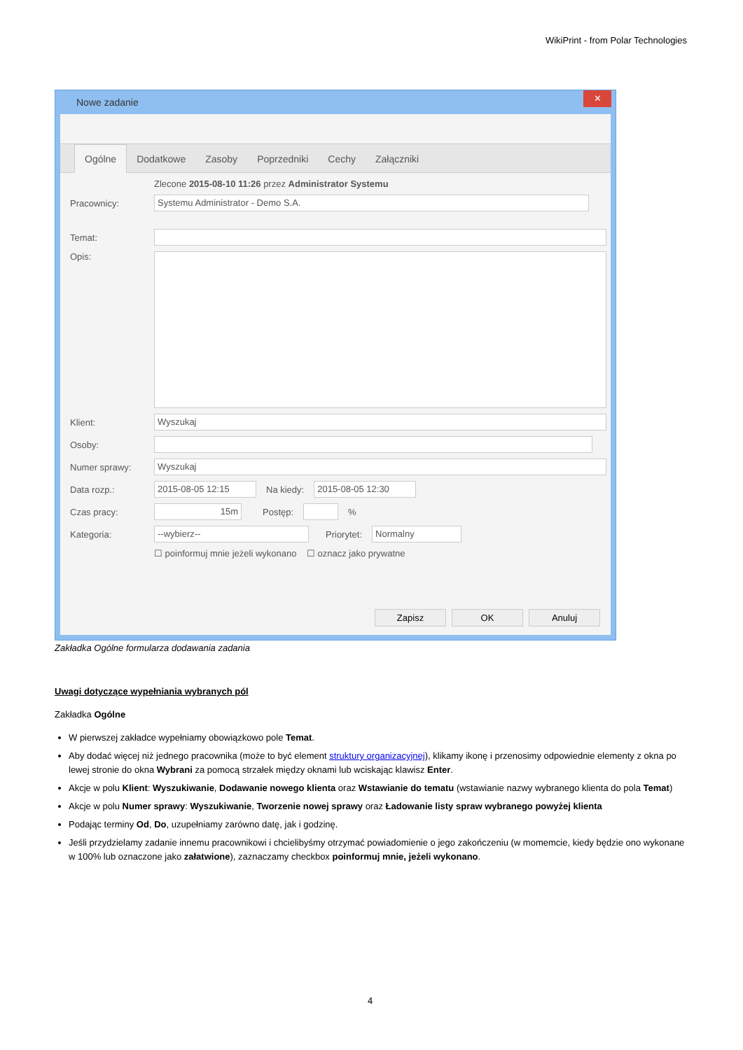WikiPrint - from Polar Technologies
Nowe zadanie
✕
Ogólne Dodatkowe Zasoby Poprzedniki Cechy Załączniki
Zlecone 2015-08-10 11:26 przez Administrator Systemu
Pracownicy:
Systemu Administrator - Demo S.A.
Temat:
Opis:
Klient:
Wyszukaj
Osoby:
Numer sprawy:
Wyszukaj
Data rozp.:
2015-08-05 12:15
Na kiedy:
2015-08-05 12:30
Czas pracy:
15m
Postęp: %
Kategoria:
--wybierz--
Priorytet:
Normalny
☐ poinformuj mnie jeżeli wykonano ☐ oznacz jako prywatne
Zapisz OK Anuluj
Zakładka Ogólne formularza dodawania zadania
Uwagi dotyczące wypełniania wybranych pól
Zakładka Ogólne
W pierwszej zakładce wypełniamy obowiązkowo pole Temat.
Aby dodać więcej niż jednego pracownika (może to być element struktury organizacyjnej), klikamy ikonę i przenosimy odpowiednie elementy z okna po lewej stronie do okna Wybrani za pomocą strzałek między oknami lub wciskając klawisz Enter.
Akcje w polu Klient: Wyszukiwanie, Dodawanie nowego klienta oraz Wstawianie do tematu (wstawianie nazwy wybranego klienta do pola Temat)
Akcje w polu Numer sprawy: Wyszukiwanie, Tworzenie nowej sprawy oraz Ładowanie listy spraw wybranego powyżej klienta
Podając terminy Od, Do, uzupełniamy zarówno datę, jak i godzinę.
Jeśli przydzielamy zadanie innemu pracownikowi i chcielibyśmy otrzymać powiadomienie o jego zakończeniu (w momemcie, kiedy będzie ono wykonane w 100% lub oznaczone jako załatwione), zaznaczamy checkbox poinformuj mnie, jeżeli wykonano.
4